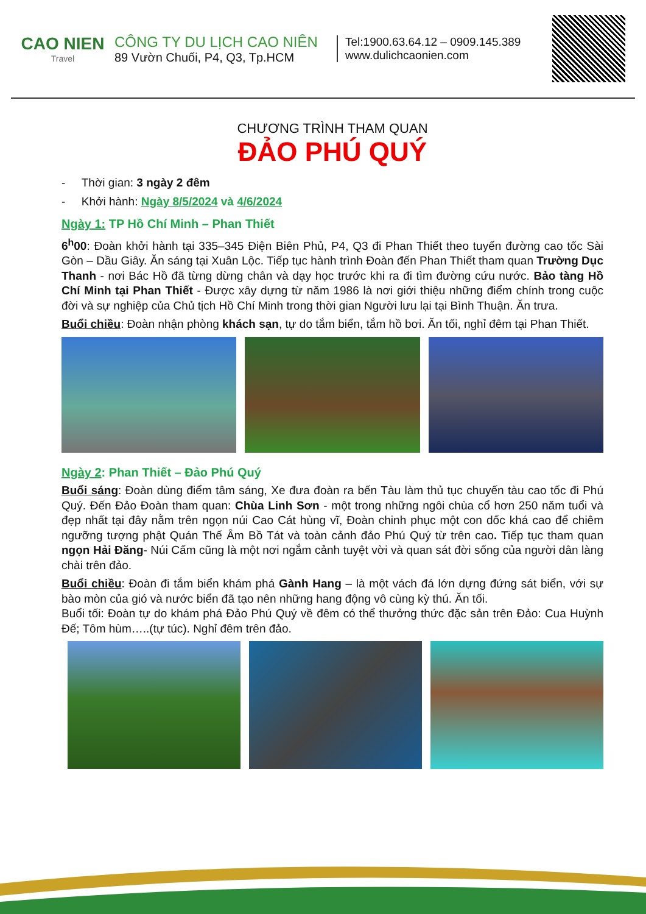CAO NIEN
Travel
CÔNG TY DU LỊCH CAO NIÊN
89 Vườn Chuối, P4, Q3, Tp.HCM
Tel:1900.63.64.12 – 0909.145.389
www.dulichcaonien.com
CHƯƠNG TRÌNH THAM QUAN
ĐẢO PHÚ QUÝ
- Thời gian: 3 ngày 2 đêm
- Khởi hành: Ngày 8/5/2024 và 4/6/2024
Ngày 1: TP Hồ Chí Minh – Phan Thiết
6<sup>h</sup>00: Đoàn khởi hành tại 335–345 Điện Biên Phủ, P4, Q3 đi Phan Thiết theo tuyến đường cao tốc Sài Gòn – Dầu Giây. Ăn sáng tại Xuân Lộc. Tiếp tục hành trình Đoàn đến Phan Thiết tham quan Trường Dục Thanh - nơi Bác Hồ đã từng dừng chân và dạy học trước khi ra đi tìm đường cứu nước. Bảo tàng Hồ Chí Minh tại Phan Thiết - Được xây dựng từ năm 1986 là nơi giới thiệu những điểm chính trong cuộc đời và sự nghiệp của Chủ tịch Hồ Chí Minh trong thời gian Người lưu lại tại Bình Thuận. Ăn trưa.
Buổi chiều: Đoàn nhận phòng khách sạn, tự do tắm biển, tắm hồ bơi. Ăn tối, nghỉ đêm tại Phan Thiết.
Ngày 2: Phan Thiết – Đảo Phú Quý
Buổi sáng: Đoàn dùng điểm tâm sáng, Xe đưa đoàn ra bến Tàu làm thủ tục chuyến tàu cao tốc đi Phú Quý. Đến Đảo Đoàn tham quan: Chùa Linh Sơn - một trong những ngôi chùa cổ hơn 250 năm tuổi và đẹp nhất tại đây nằm trên ngọn núi Cao Cát hùng vĩ, Đoàn chinh phục một con dốc khá cao để chiêm ngưỡng tượng phật Quán Thế Âm Bồ Tát và toàn cảnh đảo Phú Quý từ trên cao. Tiếp tục tham quan ngọn Hải Đăng- Núi Cấm cũng là một nơi ngắm cảnh tuyệt vời và quan sát đời sống của người dân làng chài trên đảo.
Buổi chiều: Đoàn đi tắm biển khám phá Gành Hang – là một vách đá lớn dựng đứng sát biển, với sự bào mòn của gió và nước biển đã tạo nên những hang động vô cùng kỳ thú. Ăn tối.
Buổi tối: Đoàn tự do khám phá Đảo Phú Quý về đêm có thể thưởng thức đặc sản trên Đảo: Cua Huỳnh Đế; Tôm hùm…..(tự túc). Nghỉ đêm trên đảo.